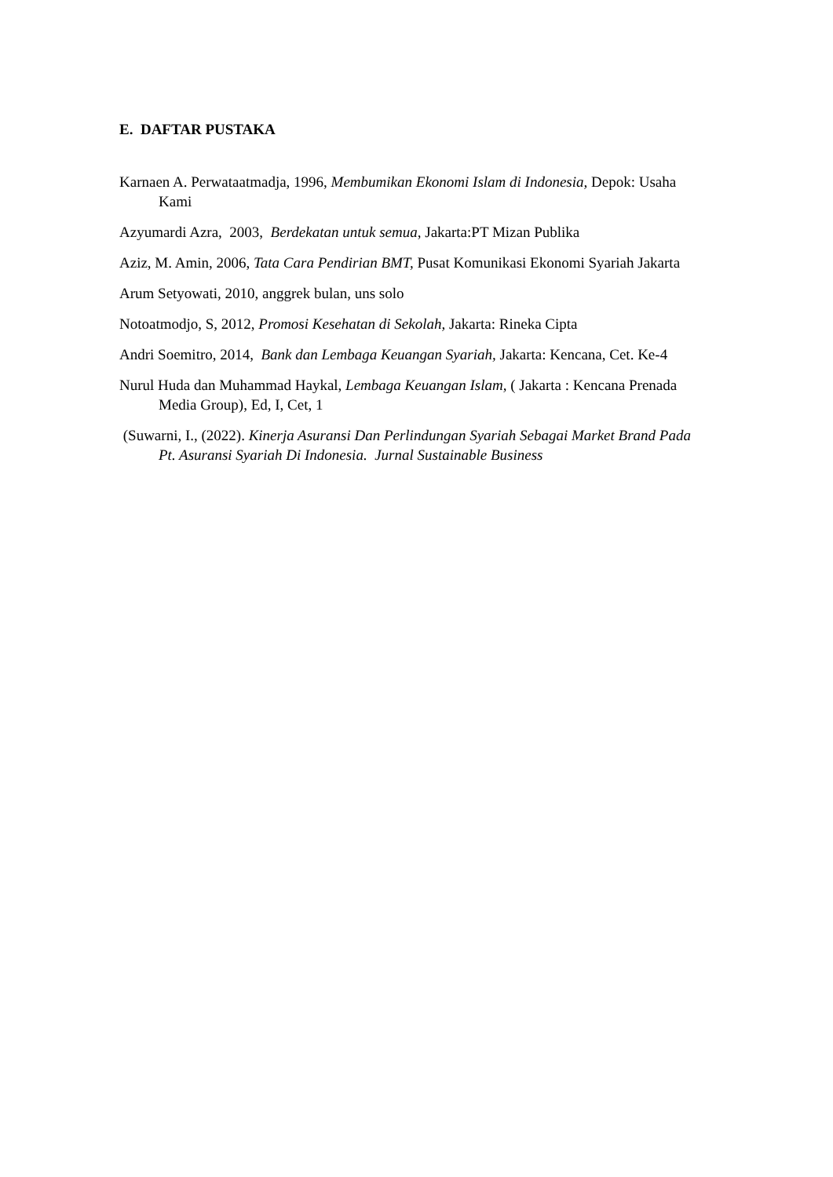E. DAFTAR PUSTAKA
Karnaen A. Perwataatmadja, 1996, Membumikan Ekonomi Islam di Indonesia, Depok: Usaha Kami
Azyumardi Azra, 2003, Berdekatan untuk semua, Jakarta:PT Mizan Publika
Aziz, M. Amin, 2006, Tata Cara Pendirian BMT, Pusat Komunikasi Ekonomi Syariah Jakarta
Arum Setyowati, 2010, anggrek bulan, uns solo
Notoatmodjo, S, 2012, Promosi Kesehatan di Sekolah, Jakarta: Rineka Cipta
Andri Soemitro, 2014, Bank dan Lembaga Keuangan Syariah, Jakarta: Kencana, Cet. Ke-4
Nurul Huda dan Muhammad Haykal, Lembaga Keuangan Islam, ( Jakarta : Kencana Prenada Media Group), Ed, I, Cet, 1
(Suwarni, I., (2022). Kinerja Asuransi Dan Perlindungan Syariah Sebagai Market Brand Pada Pt. Asuransi Syariah Di Indonesia. Jurnal Sustainable Business